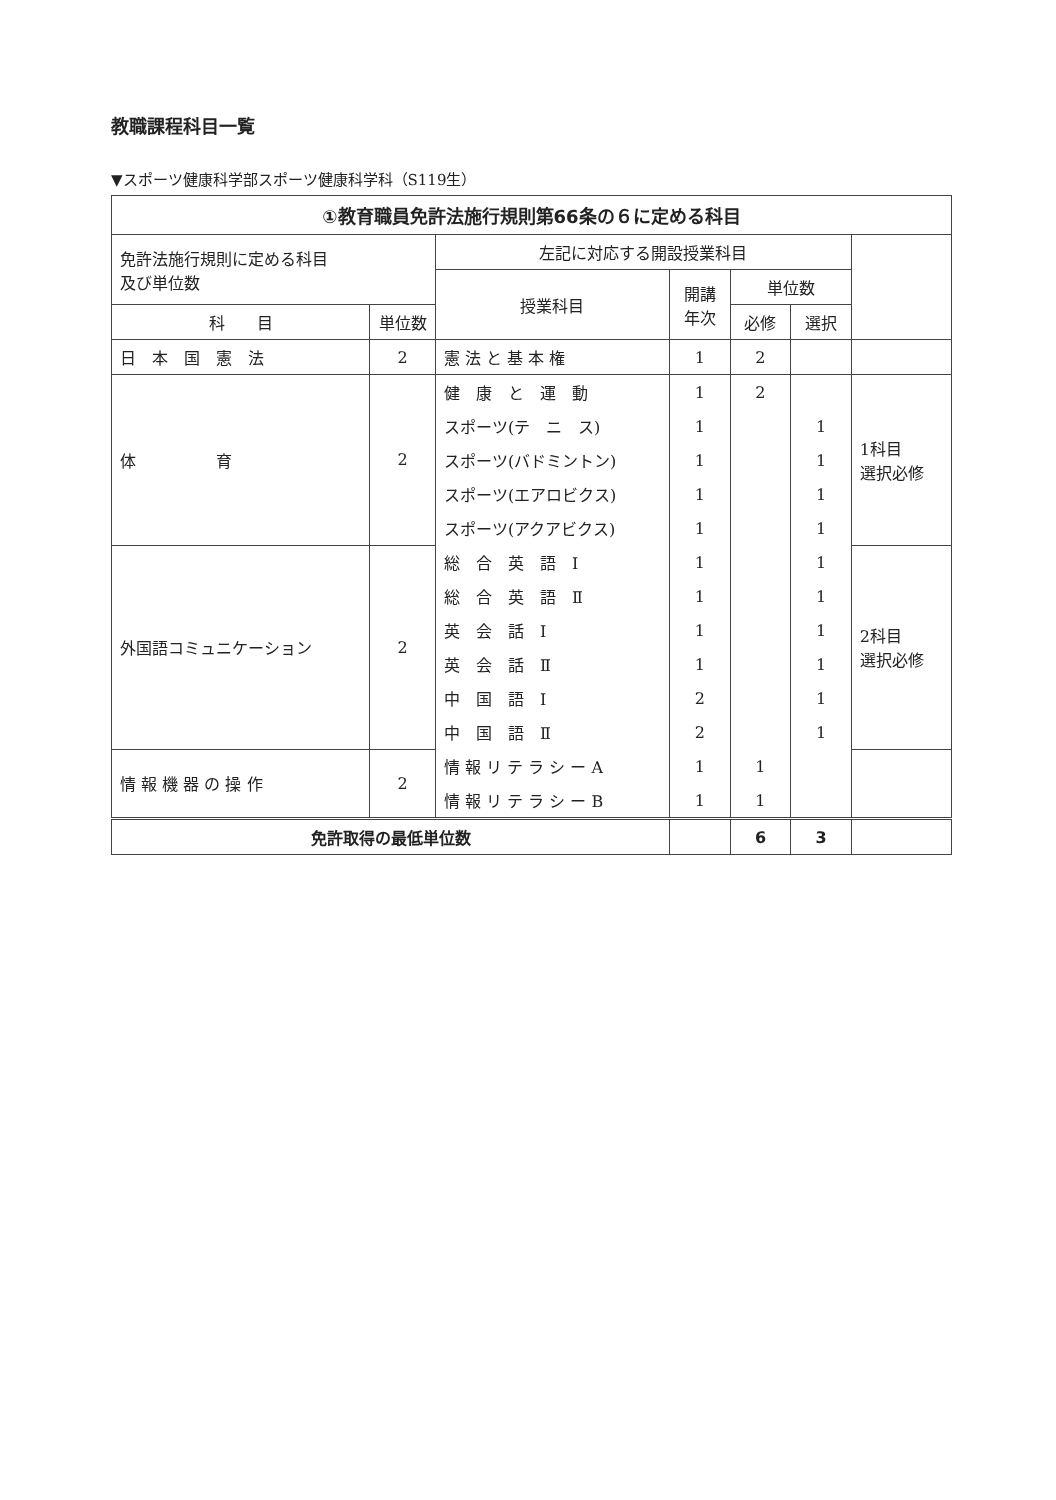教職課程科目一覧
▼スポーツ健康科学部スポーツ健康科学科（S119生）
| ①教育職員免許法施行規則第66条の６に定める科目 | | | | | | |
| --- | --- | --- | --- | --- | --- | --- |
| 免許法施行規則に定める科目 及び単位数 | | 左記に対応する開設授業科目 | | | | |
| | | 授業科目 | 開講 年次 | 単位数 | | |
| 科 目 | 単位数 | | | 必修 | 選択 | |
| 日 本 国 憲 法 | 2 | 憲 法 と 基 本 権 | 1 | 2 | | |
| 体 育 | 2 | 健 康 と 運 動 | 1 | 2 | | 1科目 選択必修 |
| | | スポーツ(テ ニ ス) | 1 | | 1 | |
| | | スポーツ(バドミントン) | 1 | | 1 | |
| | | スポーツ(エアロビクス) | 1 | | 1 | |
| | | スポーツ(アクアビクス) | 1 | | 1 | |
| 外国語コミュニケーション | 2 | 総 合 英 語 Ⅰ | 1 | | 1 | 2科目 選択必修 |
| | | 総 合 英 語 Ⅱ | 1 | | 1 | |
| | | 英 会 話 Ⅰ | 1 | | 1 | |
| | | 英 会 話 Ⅱ | 1 | | 1 | |
| | | 中 国 語 Ⅰ | 2 | | 1 | |
| | | 中 国 語 Ⅱ | 2 | | 1 | |
| 情 報 機 器 の 操 作 | 2 | 情 報 リ テ ラ シ ー A | 1 | 1 | | |
| | | 情 報 リ テ ラ シ ー B | 1 | 1 | | |
| 免許取得の最低単位数 | | | | 6 | 3 | |